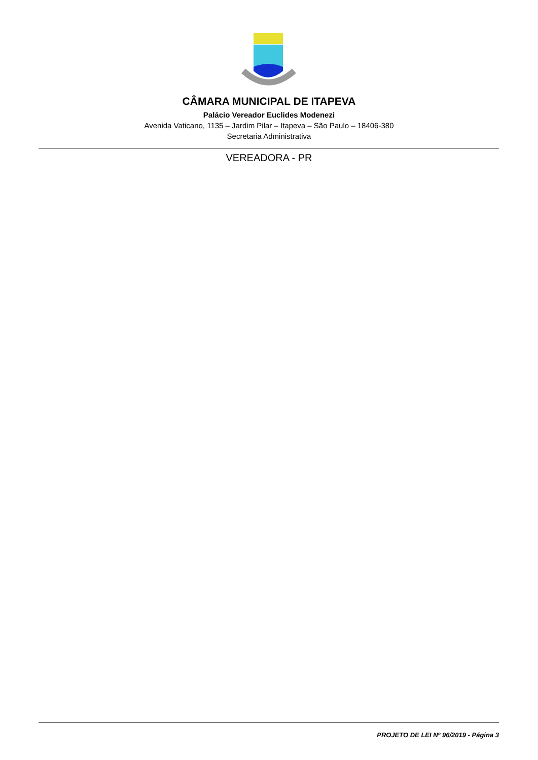CÂMARA MUNICIPAL DE ITAPEVA
Palácio Vereador Euclides Modenezi
Avenida Vaticano, 1135 – Jardim Pilar – Itapeva – São Paulo – 18406-380
Secretaria Administrativa
VEREADORA - PR
PROJETO DE LEI Nº 96/2019 - Página 3